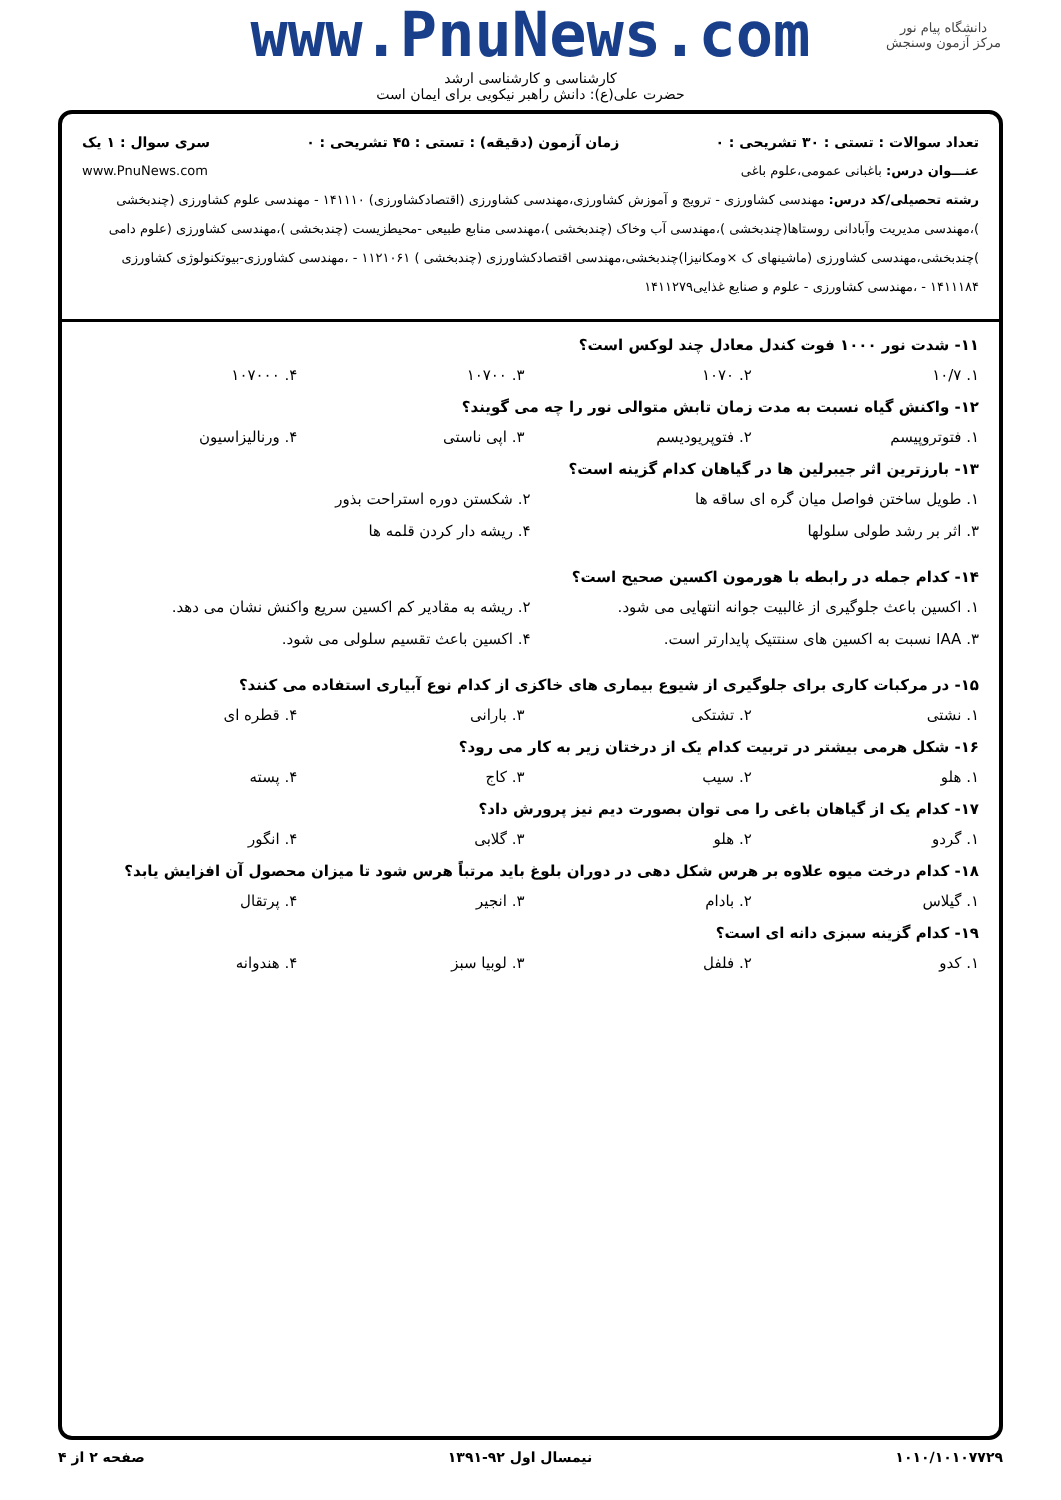www.PnuNews.com
کارشناسی و کارشناسی ارشد
حضرت علی(ع): دانش راهبر نیکویی برای ایمان است
دانشگاه پیام نور
مرکز آزمون وسنجش
تعداد سوالات : تستی : ۳۰ تشریحی : ۰ زمان آزمون (دقیقه) : تستی : ۴۵ تشریحی : ۰ سری سوال : ۱ یک
عنـــوان درس: باغبانی عمومی،علوم باغی www.PnuNews.com
رشته تحصیلی/کد درس: مهندسی کشاورزی - ترویج و آموزش کشاورزی،مهندسی کشاورزی (اقتصادکشاورزی) ۱۴۱۱۱۰ - مهندسی علوم کشاورزی (چندبخشی )،مهندسی مدیریت وآبادانی روستاها(چندبخشی )،مهندسی آب وخاک (چندبخشی )،مهندسی منابع طبیعی -محیطزیست (چندبخشی )،مهندسی کشاورزی (علوم دامی )چندبخشی،مهندسی کشاورزی (ماشینهای ک ×ومکانیزا)چندبخشی،مهندسی اقتصادکشاورزی (چندبخشی ) ۱۱۲۱۰۶۱ - ،مهندسی کشاورزی-بیوتکنولوژی کشاورزی ۱۴۱۱۱۸۴ - ،مهندسی کشاورزی - علوم و صنایع غذایی۱۴۱۱۲۷۹
۱۱- شدت نور ۱۰۰۰ فوت کندل معادل چند لوکس است؟
۱. ۱۰/۷ ۲. ۱۰۷۰ ۳. ۱۰۷۰۰ ۴. ۱۰۷۰۰۰
۱۲- واکنش گیاه نسبت به مدت زمان تابش متوالی نور را چه می گویند؟
۱. فتوتروپیسم ۲. فتوپریودیسم ۳. اپی ناستی ۴. ورنالیزاسیون
۱۳- بارزترین اثر جیبرلین ها در گیاهان کدام گزینه است؟
۱. طویل ساختن فواصل میان گره ای ساقه ها ۲. شکستن دوره استراحت بذور ۳. اثر بر رشد طولی سلولها ۴. ریشه دار کردن قلمه ها
۱۴- کدام جمله در رابطه با هورمون اکسین صحیح است؟
۱. اکسین باعث جلوگیری از غالبیت جوانه انتهایی می شود. ۲. ریشه به مقادیر کم اکسین سریع واکنش نشان می دهد. ۳. IAA نسبت به اکسین های سنتتیک پایدارتر است. ۴. اکسین باعث تقسیم سلولی می شود.
۱۵- در مرکبات کاری برای جلوگیری از شیوع بیماری های خاکزی از کدام نوع آبیاری استفاده می کنند؟
۱. نشتی ۲. تشتکی ۳. بارانی ۴. قطره ای
۱۶- شکل هرمی بیشتر در تربیت کدام یک از درختان زیر به کار می رود؟
۱. هلو ۲. سیب ۳. کاج ۴. پسته
۱۷- کدام یک از گیاهان باغی را می توان بصورت دیم نیز پرورش داد؟
۱. گردو ۲. هلو ۳. گلابی ۴. انگور
۱۸- کدام درخت میوه علاوه بر هرس شکل دهی در دوران بلوغ باید مرتباً هرس شود تا میزان محصول آن افزایش یابد؟
۱. گیلاس ۲. بادام ۳. انجیر ۴. پرتقال
۱۹- کدام گزینه سبزی دانه ای است؟
۱. کدو ۲. فلفل ۳. لوبیا سبز ۴. هندوانه
۱۰۱۰/۱۰۱۰۷۷۲۹ نیمسال اول ۹۲-۱۳۹۱ صفحه ۲ از ۴